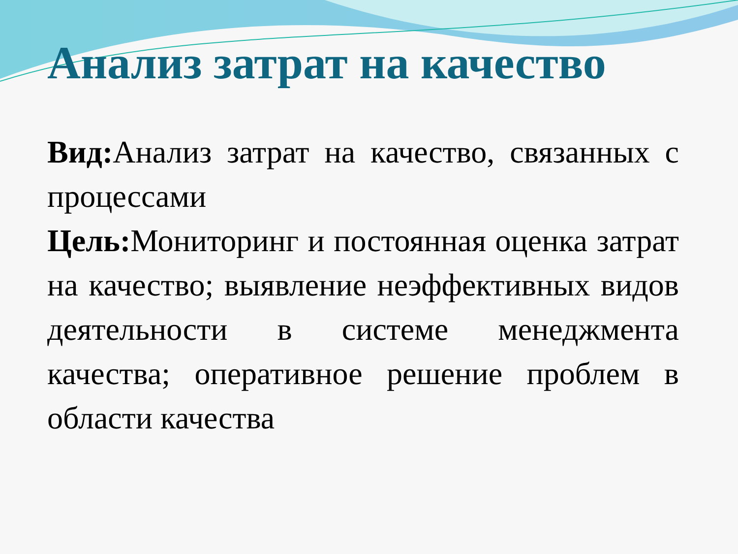Анализ затрат на качество
Вид: Анализ затрат на качество, связанных с процессами
Цель: Мониторинг и постоянная оценка затрат на качество; выявление неэффективных видов деятельности в системе менеджмента качества; оперативное решение проблем в области качества